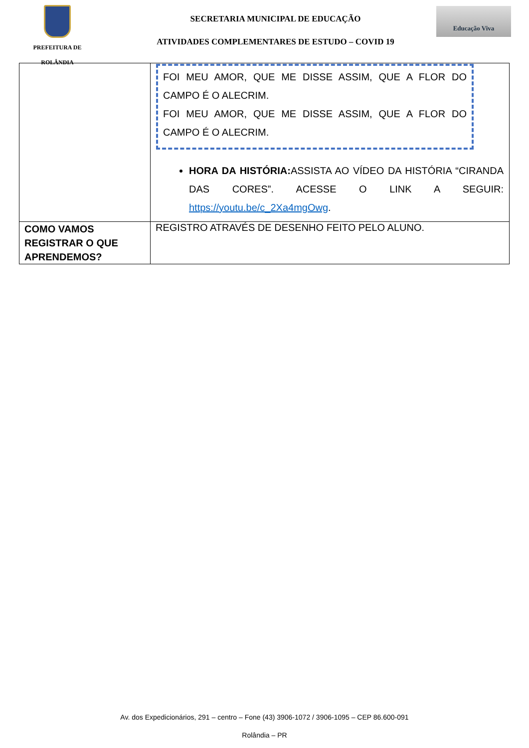PREFEITURA DE
ROLÂNDIA
SECRETARIA MUNICIPAL DE EDUCAÇÃO
ATIVIDADES COMPLEMENTARES DE ESTUDO – COVID 19
Educação Viva
| | FOI MEU AMOR, QUE ME DISSE ASSIM, QUE A FLOR DO CAMPO É O ALECRIM. FOI MEU AMOR, QUE ME DISSE ASSIM, QUE A FLOR DO CAMPO É O ALECRIM. HORA DA HISTÓRIA: ASSISTA AO VÍDEO DA HISTÓRIA “CIRANDA DAS CORES”. ACESSE O LINK A SEGUIR: https://youtu.be/c_2Xa4mgOwg . |
| COMO VAMOS REGISTRAR O QUE APRENDEMOS? | REGISTRO ATRAVÉS DE DESENHO FEITO PELO ALUNO. |
Av. dos Expedicionários, 291 – centro – Fone (43) 3906-1072 / 3906-1095 – CEP 86.600-091
Rolândia – PR